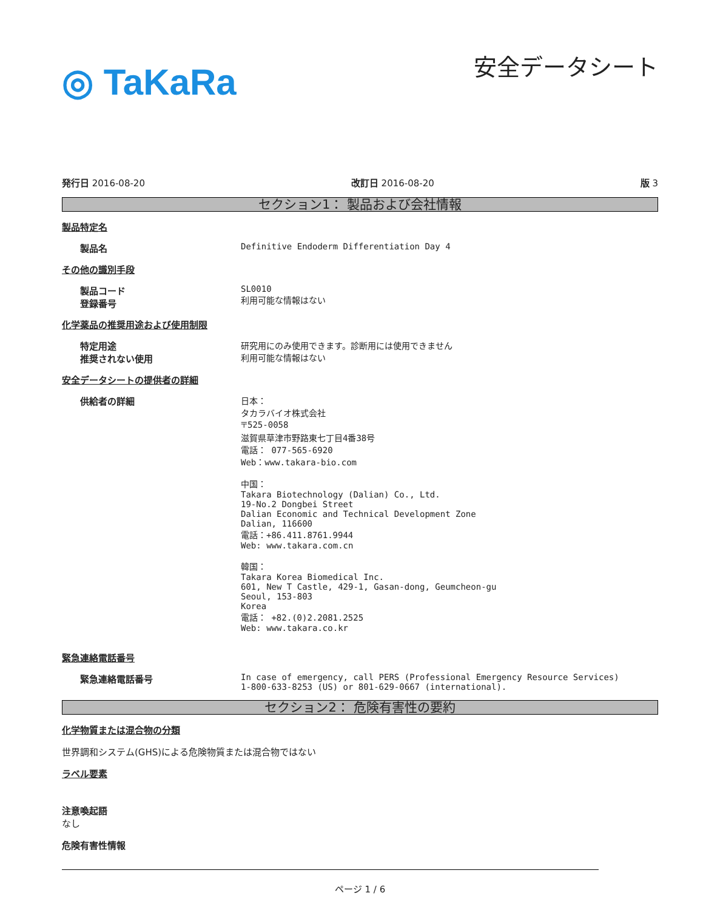◎ TaKaRa
安全データシート
発行日 2016-08-20 改訂日 2016-08-20 版 3
セクション1： 製品および会社情報
製品特定名
製品名 Definitive Endoderm Differentiation Day 4
その他の識別手段
製品コード
登録番号
SL0010
利用可能な情報はない
化学薬品の推奨用途および使用制限
特定用途
推奨されない使用
研究用にのみ使用できます。診断用には使用できません
利用可能な情報はない
安全データシートの提供者の詳細
供給者の詳細 日本：
タカラバイオ株式会社
〒525-0058
滋賀県草津市野路東七丁目4番38号
電話： 077-565-6920
Web：www.takara-bio.com
中国：
Takara Biotechnology (Dalian) Co., Ltd.
19-No.2 Dongbei Street
Dalian Economic and Technical Development Zone
Dalian, 116600
電話：+86.411.8761.9944
Web: www.takara.com.cn
韓国：
Takara Korea Biomedical Inc.
601, New T Castle, 429-1, Gasan-dong, Geumcheon-gu
Seoul, 153-803
Korea
電話： +82.(0)2.2081.2525
Web: www.takara.co.kr
緊急連絡電話番号
緊急連絡電話番号 In case of emergency, call PERS (Professional Emergency Resource Services)
1-800-633-8253 (US) or 801-629-0667 (international).
セクション2： 危険有害性の要約
化学物質または混合物の分類
世界調和システム(GHS)による危険物質または混合物ではない
ラベル要素
注意喚起語
なし
危険有害性情報
ページ 1 / 6